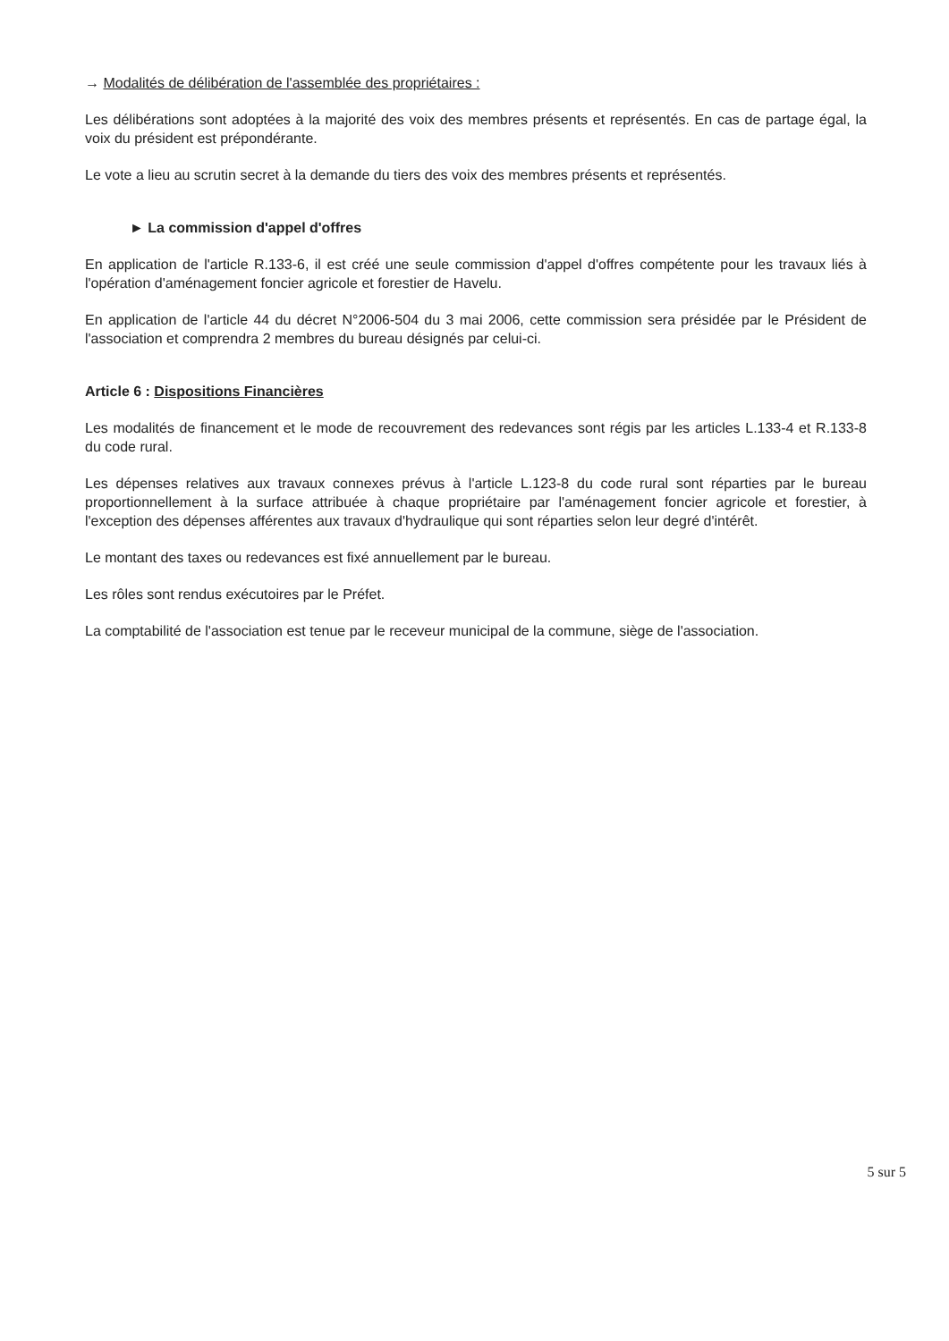→ Modalités de délibération de l'assemblée des propriétaires :
Les délibérations sont adoptées à la majorité des voix des membres présents et représentés. En cas de partage égal, la voix du président est prépondérante.
Le vote a lieu au scrutin secret à la demande du tiers des voix des membres présents et représentés.
► La commission d'appel d'offres
En application de l'article R.133-6, il est créé une seule commission d'appel d'offres compétente pour les travaux liés à l'opération d'aménagement foncier agricole et forestier de Havelu.
En application de l'article 44 du décret N°2006-504 du 3 mai 2006, cette commission sera présidée par le Président de l'association et comprendra 2 membres du bureau désignés par celui-ci.
Article 6 : Dispositions Financières
Les modalités de financement et le mode de recouvrement des redevances sont régis par les articles L.133-4 et R.133-8 du code rural.
Les dépenses relatives aux travaux connexes prévus à l'article L.123-8 du code rural sont réparties par le bureau proportionnellement à la surface attribuée à chaque propriétaire par l'aménagement foncier agricole et forestier, à l'exception des dépenses afférentes aux travaux d'hydraulique qui sont réparties selon leur degré d'intérêt.
Le montant des taxes ou redevances est fixé annuellement par le bureau.
Les rôles sont rendus exécutoires par le Préfet.
La comptabilité de l'association est tenue par le receveur municipal de la commune, siège de l'association.
5 sur 5